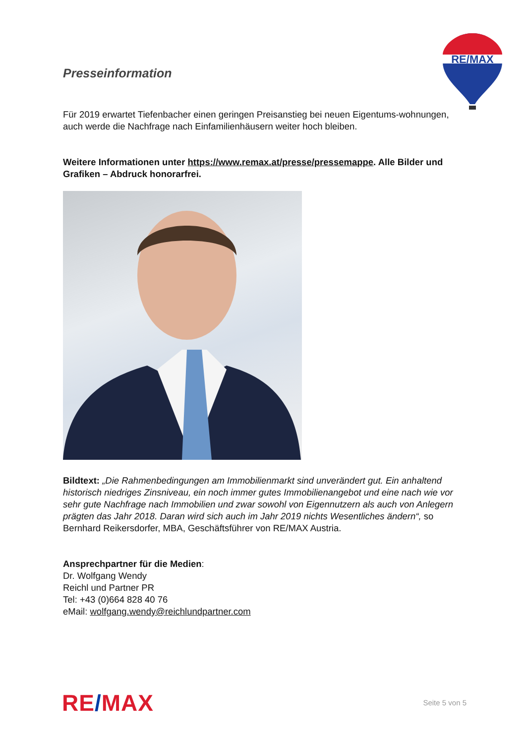RE/MAX
Presseinformation
Für 2019 erwartet Tiefenbacher einen geringen Preisanstieg bei neuen Eigentums-wohnungen, auch werde die Nachfrage nach Einfamilienhäusern weiter hoch bleiben.
Weitere Informationen unter https://www.remax.at/presse/pressemappe. Alle Bilder und Grafiken – Abdruck honorarfrei.
Bildtext: „Die Rahmenbedingungen am Immobilienmarkt sind unverändert gut. Ein anhaltend historisch niedriges Zinsniveau, ein noch immer gutes Immobilienangebot und eine nach wie vor sehr gute Nachfrage nach Immobilien und zwar sowohl von Eigennutzern als auch von Anlegern prägten das Jahr 2018. Daran wird sich auch im Jahr 2019 nichts Wesentliches ändern“, so Bernhard Reikersdorfer, MBA, Geschäftsführer von RE/MAX Austria.
Ansprechpartner für die Medien:
Dr. Wolfgang Wendy
Reichl und Partner PR
Tel: +43 (0)664 828 40 76
eMail: wolfgang.wendy@reichlundpartner.com
RE/MAX
Seite 5 von 5